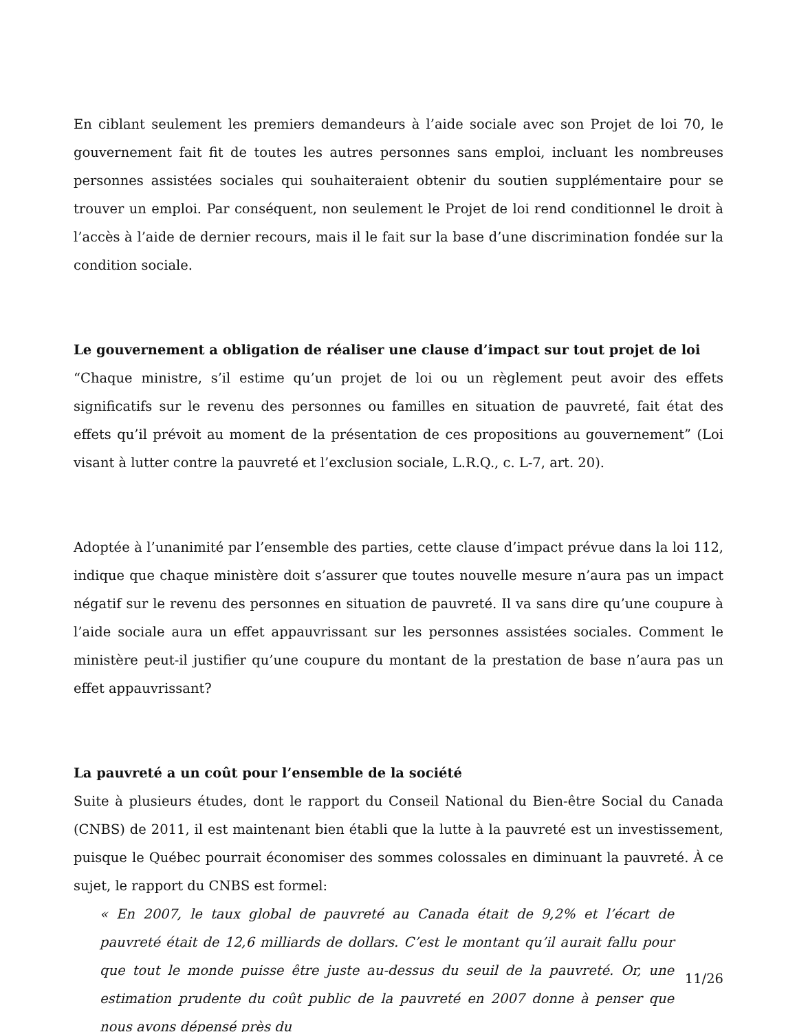En ciblant seulement les premiers demandeurs à l’aide sociale avec son Projet de loi 70, le gouvernement fait fit de toutes les autres personnes sans emploi, incluant les nombreuses personnes assistées sociales qui souhaiteraient obtenir du soutien supplémentaire pour se trouver un emploi. Par conséquent, non seulement le Projet de loi rend conditionnel le droit à l’accès à l’aide de dernier recours, mais il le fait sur la base d’une discrimination fondée sur la condition sociale.
Le gouvernement a obligation de réaliser une clause d’impact sur tout projet de loi
“Chaque ministre, s’il estime qu’un projet de loi ou un règlement peut avoir des effets significatifs sur le revenu des personnes ou familles en situation de pauvreté, fait état des effets qu’il prévoit au moment de la présentation de ces propositions au gouvernement” (Loi visant à lutter contre la pauvreté et l’exclusion sociale, L.R.Q., c. L-7, art. 20).
Adoptée à l’unanimité par l’ensemble des parties, cette clause d’impact prévue dans la loi 112, indique que chaque ministère doit s’assurer que toutes nouvelle mesure n’aura pas un impact négatif sur le revenu des personnes en situation de pauvreté. Il va sans dire qu’une coupure à l’aide sociale aura un effet appauvrissant sur les personnes assistées sociales. Comment le ministère peut-il justifier qu’une coupure du montant de la prestation de base n’aura pas un effet appauvrissant?
La pauvreté a un coût pour l’ensemble de la société
Suite à plusieurs études, dont le rapport du Conseil National du Bien-être Social du Canada (CNBS) de 2011, il est maintenant bien établi que la lutte à la pauvreté est un investissement, puisque le Québec pourrait économiser des sommes colossales en diminuant la pauvreté. À ce sujet, le rapport du CNBS est formel:
« En 2007, le taux global de pauvreté au Canada était de 9,2% et l’écart de pauvreté était de 12,6 milliards de dollars. C’est le montant qu’il aurait fallu pour que tout le monde puisse être juste au-dessus du seuil de la pauvreté. Or, une estimation prudente du coût public de la pauvreté en 2007 donne à penser que nous avons dépensé près du
11/26